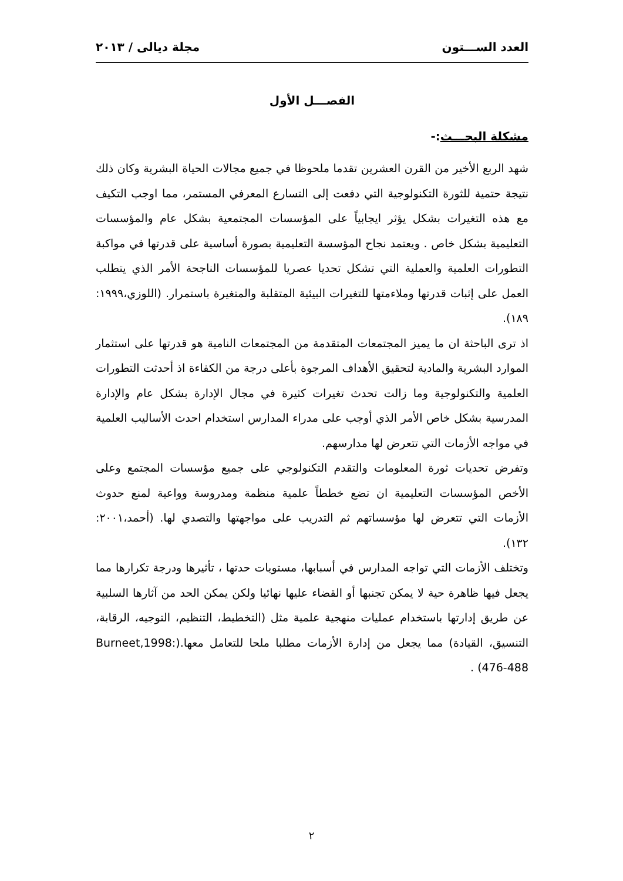العدد الســـتون مجلة ديالى / ٢٠١٣
الفصـــل الأول
مشكلة البحـــث:-
شهد الربع الأخير من القرن العشرين تقدما ملحوظا في جميع مجالات الحياة البشرية وكان ذلك نتيجة حتمية للثورة التكنولوجية التي دفعت إلى التسارع المعرفي المستمر، مما اوجب التكيف مع هذه التغيرات بشكل يؤثر ايجابياً على المؤسسات المجتمعية بشكل عام والمؤسسات التعليمية بشكل خاص . ويعتمد نجاح المؤسسة التعليمية بصورة أساسية على قدرتها في مواكبة التطورات العلمية والعملية التي تشكل تحديا عصريا للمؤسسات الناجحة الأمر الذي يتطلب العمل على إثبات قدرتها وملاءمتها للتغيرات البيئية المتقلبة والمتغيرة باستمرار. (اللوزي،١٩٩٩: ١٨٩).
اذ ترى الباحثة ان ما يميز المجتمعات المتقدمة من المجتمعات النامية هو قدرتها على استثمار الموارد البشرية والمادية لتحقيق الأهداف المرجوة بأعلى درجة من الكفاءة اذ أحدثت التطورات العلمية والتكنولوجية وما زالت تحدث تغيرات كثيرة في مجال الإدارة بشكل عام والإدارة المدرسية بشكل خاص الأمر الذي أوجب على مدراء المدارس استخدام احدث الأساليب العلمية في مواجه الأزمات التي تتعرض لها مدارسهم.
وتفرض تحديات ثورة المعلومات والتقدم التكنولوجي على جميع مؤسسات المجتمع وعلى الأخص المؤسسات التعليمية ان تضع خططاً علمية منظمة ومدروسة وواعية لمنع حدوث الأزمات التي تتعرض لها مؤسساتهم ثم التدريب على مواجهتها والتصدي لها. (أحمد،٢٠٠١: ١٣٢).
وتختلف الأزمات التي تواجه المدارس في أسبابها، مستويات حدتها ، تأثيرها ودرجة تكرارها مما يجعل فيها ظاهرة حية لا يمكن تجنبها أو القضاء عليها نهائيا ولكن يمكن الحد من آثارها السلبية عن طريق إدارتها باستخدام عمليات منهجية علمية مثل (التخطيط، التنظيم، التوجيه، الرقابة، التنسيق، القيادة) مما يجعل من إدارة الأزمات مطلبا ملحا للتعامل معها.(Burneet,1998: 476-488) .
٢